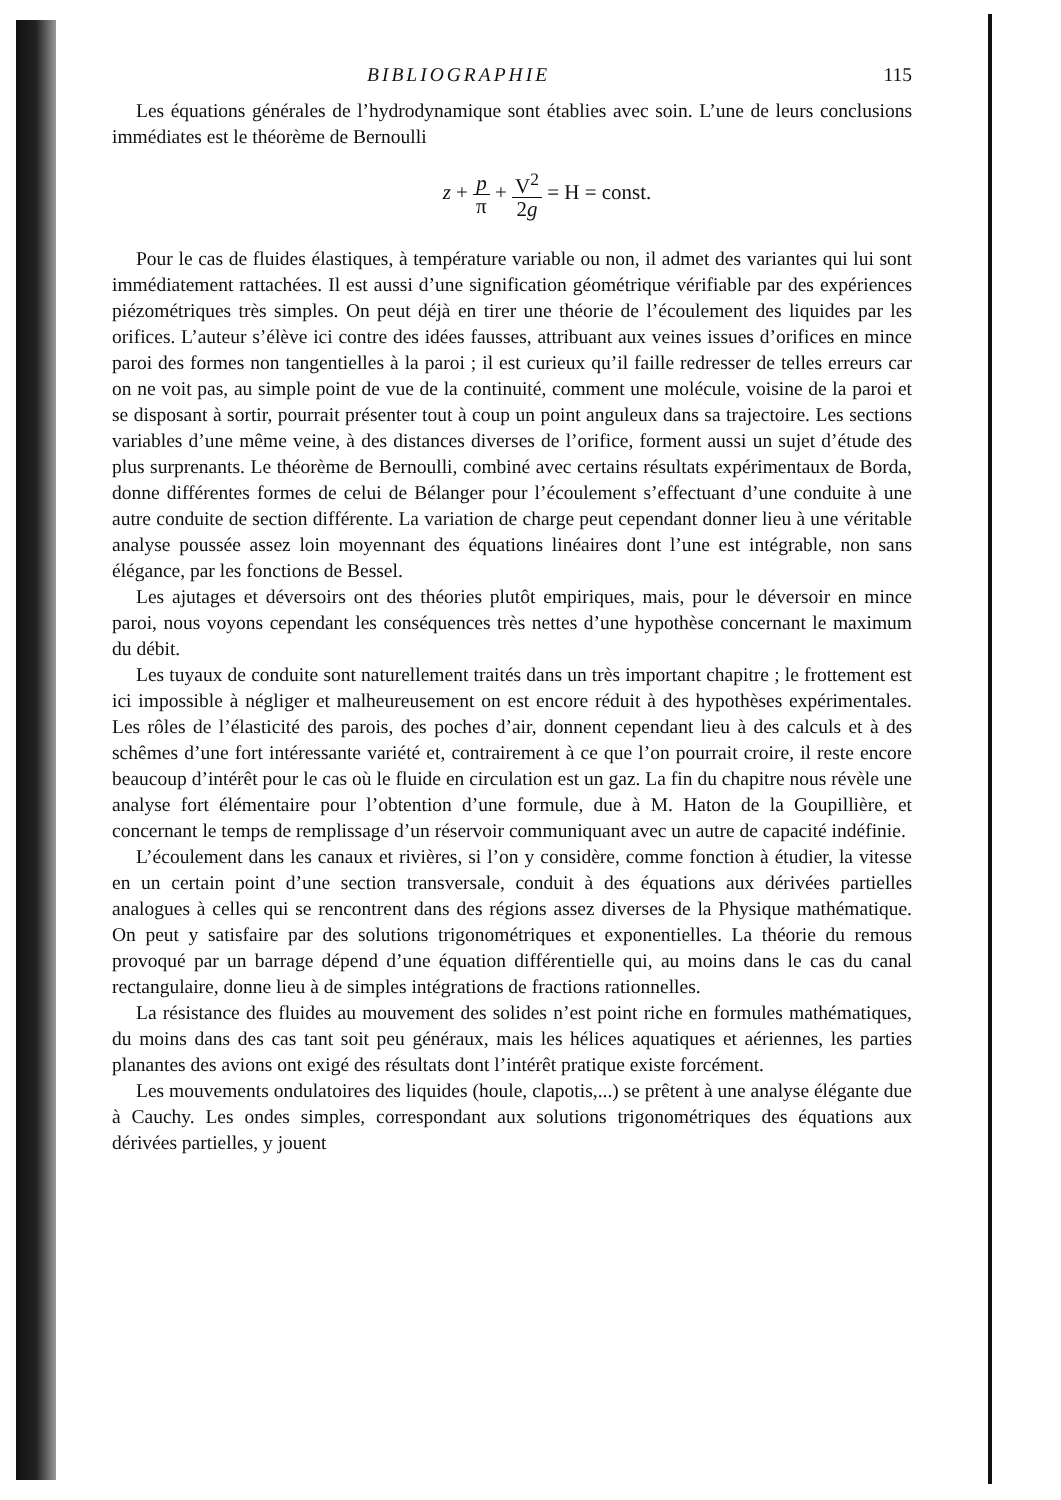BIBLIOGRAPHIE 115
Les équations générales de l’hydrodynamique sont établies avec soin. L’une de leurs conclusions immédiates est le théorème de Bernoulli
z + p π + V<sup>2</sup> 2g = H = const.
Pour le cas de fluides élastiques, à température variable ou non, il admet des variantes qui lui sont immédiatement rattachées. Il est aussi d’une signification géométrique vérifiable par des expériences piézométriques très simples. On peut déjà en tirer une théorie de l’écoulement des liquides par les orifices. L’auteur s’élève ici contre des idées fausses, attribuant aux veines issues d’orifices en mince paroi des formes non tangentielles à la paroi ; il est curieux qu’il faille redresser de telles erreurs car on ne voit pas, au simple point de vue de la continuité, comment une molécule, voisine de la paroi et se disposant à sortir, pourrait présenter tout à coup un point anguleux dans sa trajectoire. Les sections variables d’une même veine, à des distances diverses de l’orifice, forment aussi un sujet d’étude des plus surprenants. Le théorème de Bernoulli, combiné avec certains résultats expérimentaux de Borda, donne différentes formes de celui de Bélanger pour l’écoulement s’effectuant d’une conduite à une autre conduite de section différente. La variation de charge peut cependant donner lieu à une véritable analyse poussée assez loin moyennant des équations linéaires dont l’une est intégrable, non sans élégance, par les fonctions de Bessel.
Les ajutages et déversoirs ont des théories plutôt empiriques, mais, pour le déversoir en mince paroi, nous voyons cependant les conséquences très nettes d’une hypothèse concernant le maximum du débit.
Les tuyaux de conduite sont naturellement traités dans un très important chapitre ; le frottement est ici impossible à négliger et malheureusement on est encore réduit à des hypothèses expérimentales. Les rôles de l’élasticité des parois, des poches d’air, donnent cependant lieu à des calculs et à des schêmes d’une fort intéressante variété et, contrairement à ce que l’on pourrait croire, il reste encore beaucoup d’intérêt pour le cas où le fluide en circulation est un gaz. La fin du chapitre nous révèle une analyse fort élémentaire pour l’obtention d’une formule, due à M. Haton de la Goupillière, et concernant le temps de remplissage d’un réservoir communiquant avec un autre de capacité indéfinie.
L’écoulement dans les canaux et rivières, si l’on y considère, comme fonction à étudier, la vitesse en un certain point d’une section transversale, conduit à des équations aux dérivées partielles analogues à celles qui se rencontrent dans des régions assez diverses de la Physique mathématique. On peut y satisfaire par des solutions trigonométriques et exponentielles. La théorie du remous provoqué par un barrage dépend d’une équation différentielle qui, au moins dans le cas du canal rectangulaire, donne lieu à de simples intégrations de fractions rationnelles.
La résistance des fluides au mouvement des solides n’est point riche en formules mathématiques, du moins dans des cas tant soit peu généraux, mais les hélices aquatiques et aériennes, les parties planantes des avions ont exigé des résultats dont l’intérêt pratique existe forcément.
Les mouvements ondulatoires des liquides (houle, clapotis,...) se prêtent à une analyse élégante due à Cauchy. Les ondes simples, correspondant aux solutions trigonométriques des équations aux dérivées partielles, y jouent